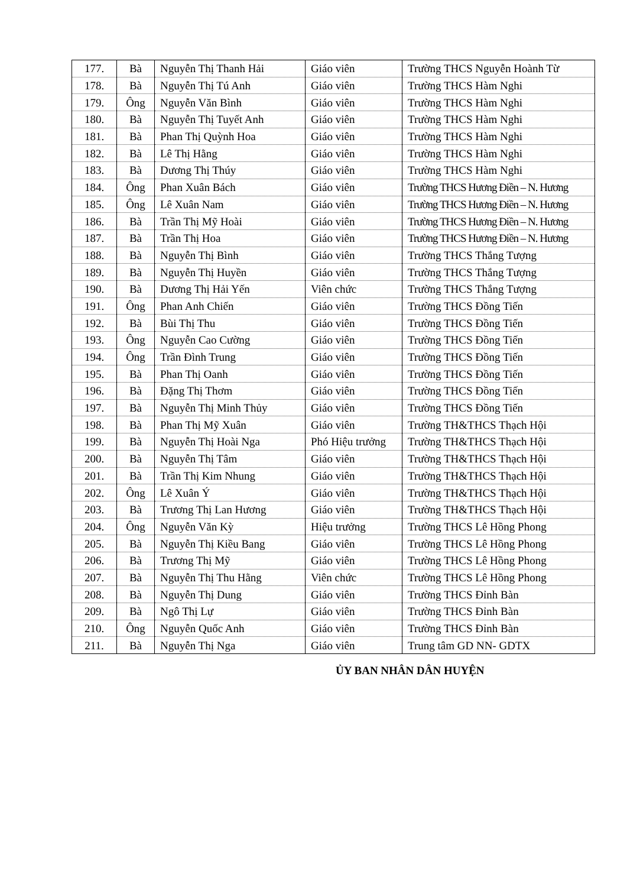| 177. | Bà | Nguyễn Thị Thanh Hải | Giáo viên | Trường THCS Nguyễn Hoành Từ |
| 178. | Bà | Nguyễn Thị Tú Anh | Giáo viên | Trường THCS Hàm Nghi |
| 179. | Ông | Nguyễn Văn Bình | Giáo viên | Trường THCS Hàm Nghi |
| 180. | Bà | Nguyễn Thị Tuyết Anh | Giáo viên | Trường THCS Hàm Nghi |
| 181. | Bà | Phan Thị Quỳnh Hoa | Giáo viên | Trường THCS Hàm Nghi |
| 182. | Bà | Lê Thị Hằng | Giáo viên | Trường THCS Hàm Nghi |
| 183. | Bà | Dương Thị Thúy | Giáo viên | Trường THCS Hàm Nghi |
| 184. | Ông | Phan Xuân Bách | Giáo viên | Trường THCS Hương Điền – N. Hương |
| 185. | Ông | Lê Xuân Nam | Giáo viên | Trường THCS Hương Điền – N. Hương |
| 186. | Bà | Trần Thị Mỹ Hoài | Giáo viên | Trường THCS Hương Điền – N. Hương |
| 187. | Bà | Trần Thị Hoa | Giáo viên | Trường THCS Hương Điền – N. Hương |
| 188. | Bà | Nguyễn Thị Bình | Giáo viên | Trường THCS Thắng Tượng |
| 189. | Bà | Nguyễn Thị Huyền | Giáo viên | Trường THCS Thắng Tượng |
| 190. | Bà | Dương Thị Hải Yến | Viên chức | Trường THCS Thắng Tượng |
| 191. | Ông | Phan Anh Chiến | Giáo viên | Trường THCS Đồng Tiến |
| 192. | Bà | Bùi Thị Thu | Giáo viên | Trường THCS Đồng Tiến |
| 193. | Ông | Nguyễn Cao Cường | Giáo viên | Trường THCS Đồng Tiến |
| 194. | Ông | Trần Đình Trung | Giáo viên | Trường THCS Đồng Tiến |
| 195. | Bà | Phan Thị Oanh | Giáo viên | Trường THCS Đồng Tiến |
| 196. | Bà | Đặng Thị Thơm | Giáo viên | Trường THCS Đồng Tiến |
| 197. | Bà | Nguyễn Thị Minh Thủy | Giáo viên | Trường THCS Đồng Tiến |
| 198. | Bà | Phan Thị Mỹ Xuân | Giáo viên | Trường TH&THCS Thạch Hội |
| 199. | Bà | Nguyễn Thị Hoài Nga | Phó Hiệu trưởng | Trường TH&THCS Thạch Hội |
| 200. | Bà | Nguyễn Thị Tâm | Giáo viên | Trường TH&THCS Thạch Hội |
| 201. | Bà | Trần Thị Kim Nhung | Giáo viên | Trường TH&THCS Thạch Hội |
| 202. | Ông | Lê Xuân Ý | Giáo viên | Trường TH&THCS Thạch Hội |
| 203. | Bà | Trương Thị Lan Hương | Giáo viên | Trường TH&THCS Thạch Hội |
| 204. | Ông | Nguyễn Văn Kỳ | Hiệu trưởng | Trường THCS Lê Hồng Phong |
| 205. | Bà | Nguyễn Thị Kiều Bang | Giáo viên | Trường THCS Lê Hồng Phong |
| 206. | Bà | Trương Thị Mỹ | Giáo viên | Trường THCS Lê Hồng Phong |
| 207. | Bà | Nguyễn Thị Thu Hằng | Viên chức | Trường THCS Lê Hồng Phong |
| 208. | Bà | Nguyễn Thị Dung | Giáo viên | Trường THCS Đỉnh Bàn |
| 209. | Bà | Ngô Thị Lự | Giáo viên | Trường THCS Đỉnh Bàn |
| 210. | Ông | Nguyễn Quốc Anh | Giáo viên | Trường THCS Đỉnh Bàn |
| 211. | Bà | Nguyễn Thị Nga | Giáo viên | Trung tâm GD NN- GDTX |
ỦY BAN NHÂN DÂN HUYỆN